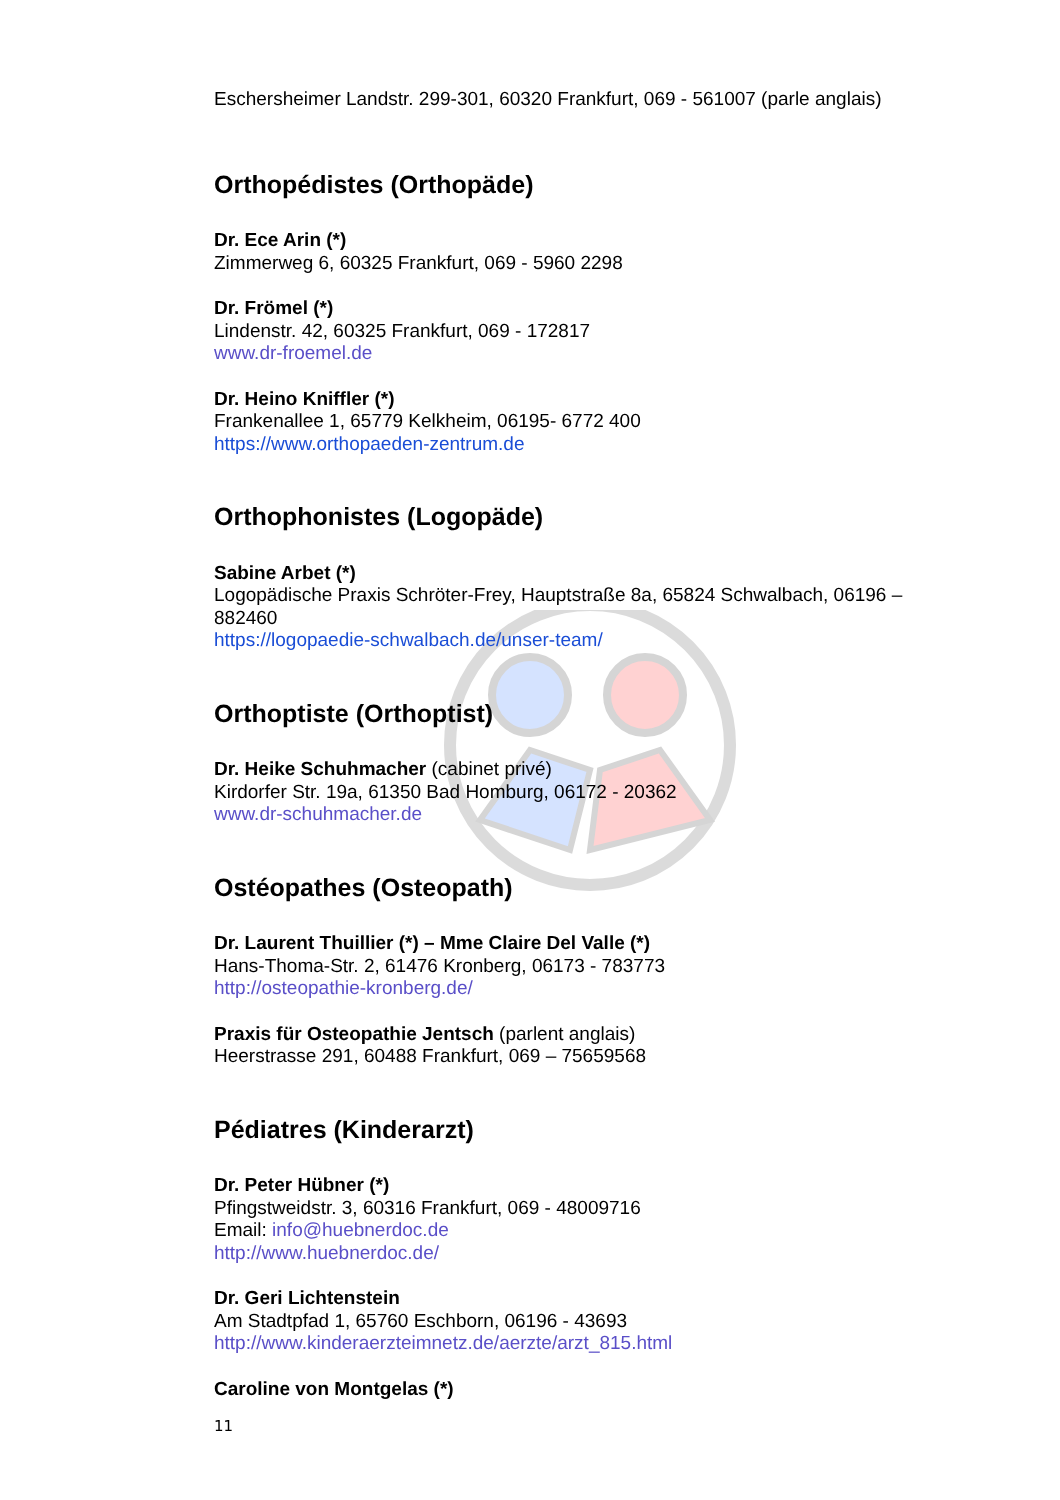Eschersheimer Landstr. 299-301, 60320 Frankfurt, 069 - 561007 (parle anglais)
Orthopédistes (Orthopäde)
Dr. Ece Arin (*)
Zimmerweg 6, 60325 Frankfurt, 069 - 5960 2298
Dr. Frömel (*)
Lindenstr. 42, 60325 Frankfurt, 069 - 172817
www.dr-froemel.de
Dr. Heino Kniffler (*)
Frankenallee 1, 65779 Kelkheim, 06195- 6772 400
https://www.orthopaeden-zentrum.de
Orthophonistes (Logopäde)
Sabine Arbet (*)
Logopädische Praxis Schröter-Frey, Hauptstraße 8a, 65824 Schwalbach, 06196 – 882460
https://logopaedie-schwalbach.de/unser-team/
Orthoptiste (Orthoptist)
Dr. Heike Schuhmacher (cabinet privé)
Kirdorfer Str. 19a, 61350 Bad Homburg, 06172 - 20362
www.dr-schuhmacher.de
Ostéopathes (Osteopath)
Dr. Laurent Thuillier (*) – Mme Claire Del Valle (*)
Hans-Thoma-Str. 2, 61476 Kronberg, 06173 - 783773
http://osteopathie-kronberg.de/
Praxis für Osteopathie Jentsch (parlent anglais)
Heerstrasse 291, 60488 Frankfurt, 069 – 75659568
Pédiatres (Kinderarzt)
Dr. Peter Hübner (*)
Pfingstweidstr. 3, 60316 Frankfurt, 069 - 48009716
Email: info@huebnerdoc.de
http://www.huebnerdoc.de/
Dr. Geri Lichtenstein
Am Stadtpfad 1, 65760 Eschborn, 06196 - 43693
http://www.kinderaerzteimnetz.de/aerzte/arzt_815.html
Caroline von Montgelas (*)
11